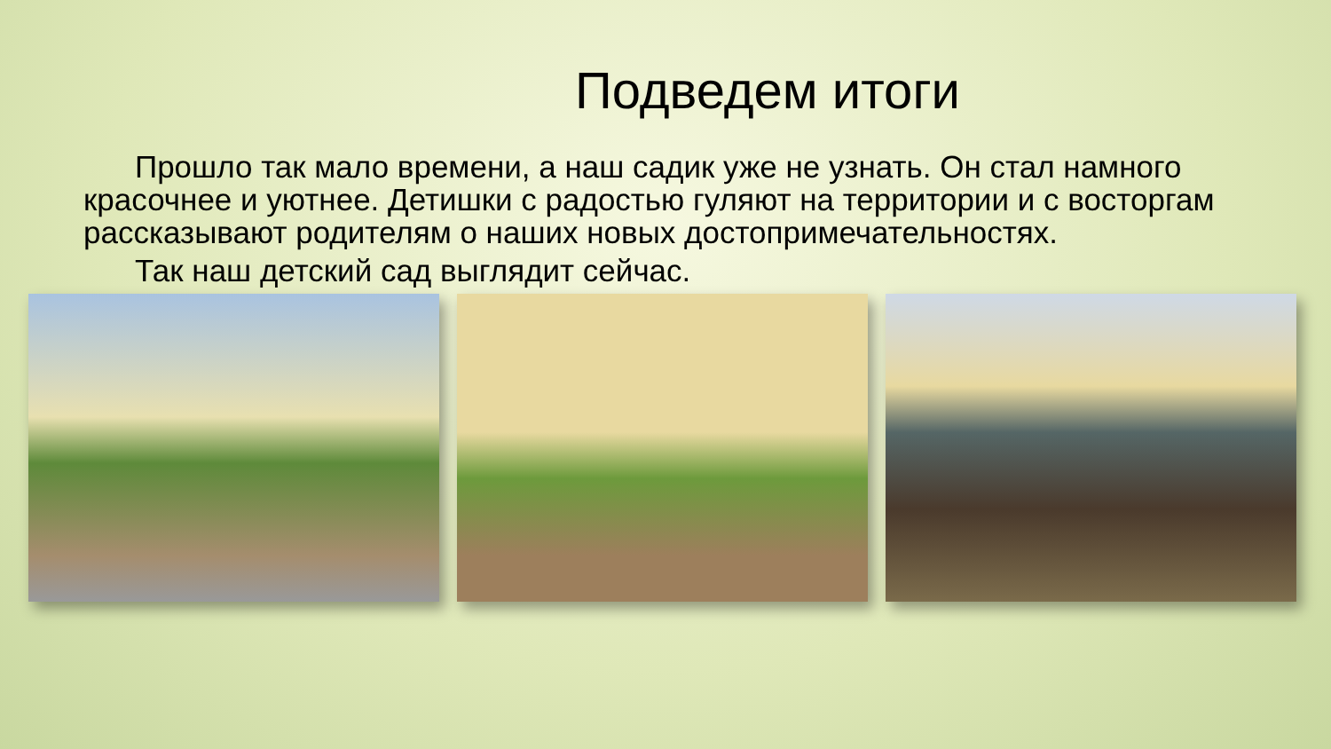Подведем итоги
Прошло так мало времени, а наш садик уже не узнать. Он стал намного красочнее и уютнее. Детишки с радостью гуляют на территории и с восторгам рассказывают родителям о наших новых достопримечательностях.
Так наш детский сад выглядит сейчас.